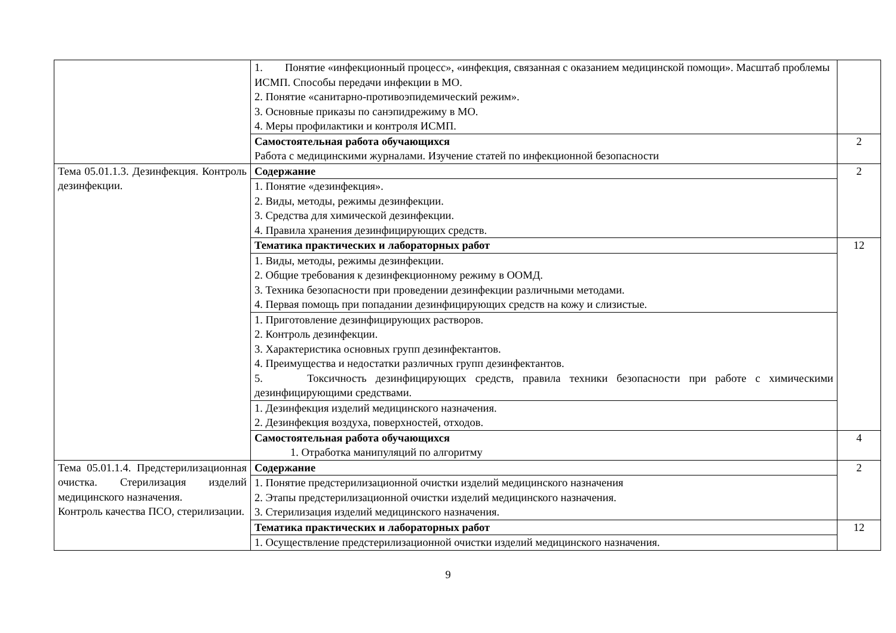| | 1. Понятие «инфекционный процесс», «инфекция, связанная с оказанием медицинской помощи». Масштаб проблемы ИСМП. Способы передачи инфекции в МО. 2. Понятие «санитарно-противоэпидемический режим». 3. Основные приказы по санэпидрежиму в МО. 4. Меры профилактики и контроля ИСМП. | |
| | Самостоятельная работа обучающихся Работа с медицинскими журналами. Изучение статей по инфекционной безопасности | 2 |
| Тема 05.01.1.3. Дезинфекция. Контроль дезинфекции. | Содержание | 2 |
| | 1. Понятие «дезинфекция». 2. Виды, методы, режимы дезинфекции. 3. Средства для химической дезинфекции. 4. Правила хранения дезинфицирующих средств. | |
| | Тематика практических и лабораторных работ | 12 |
| | 1. Виды, методы, режимы дезинфекции. 2. Общие требования к дезинфекционному режиму в ООМД. 3. Техника безопасности при проведении дезинфекции различными методами. 4. Первая помощь при попадании дезинфицирующих средств на кожу и слизистые. | |
| | 1. Приготовление дезинфицирующих растворов. 2. Контроль дезинфекции. 3. Характеристика основных групп дезинфектантов. 4. Преимущества и недостатки различных групп дезинфектантов. 5. Токсичность дезинфицирующих средств, правила техники безопасности при работе с химическими дезинфицирующими средствами. | |
| | 1. Дезинфекция изделий медицинского назначения. 2. Дезинфекция воздуха, поверхностей, отходов. | |
| | Самостоятельная работа обучающихся 1. Отработка манипуляций по алгоритму | 4 |
| Тема 05.01.1.4. Предстерилизационная очистка. Стерилизация изделий медицинского назначения. Контроль качества ПСО, стерилизации. | Содержание | 2 |
| | 1. Понятие предстерилизационной очистки изделий медицинского назначения 2. Этапы предстерилизационной очистки изделий медицинского назначения. 3. Стерилизация изделий медицинского назначения. | |
| | Тематика практических и лабораторных работ | 12 |
| | 1. Осуществление предстерилизационной очистки изделий медицинского назначения. | |
9